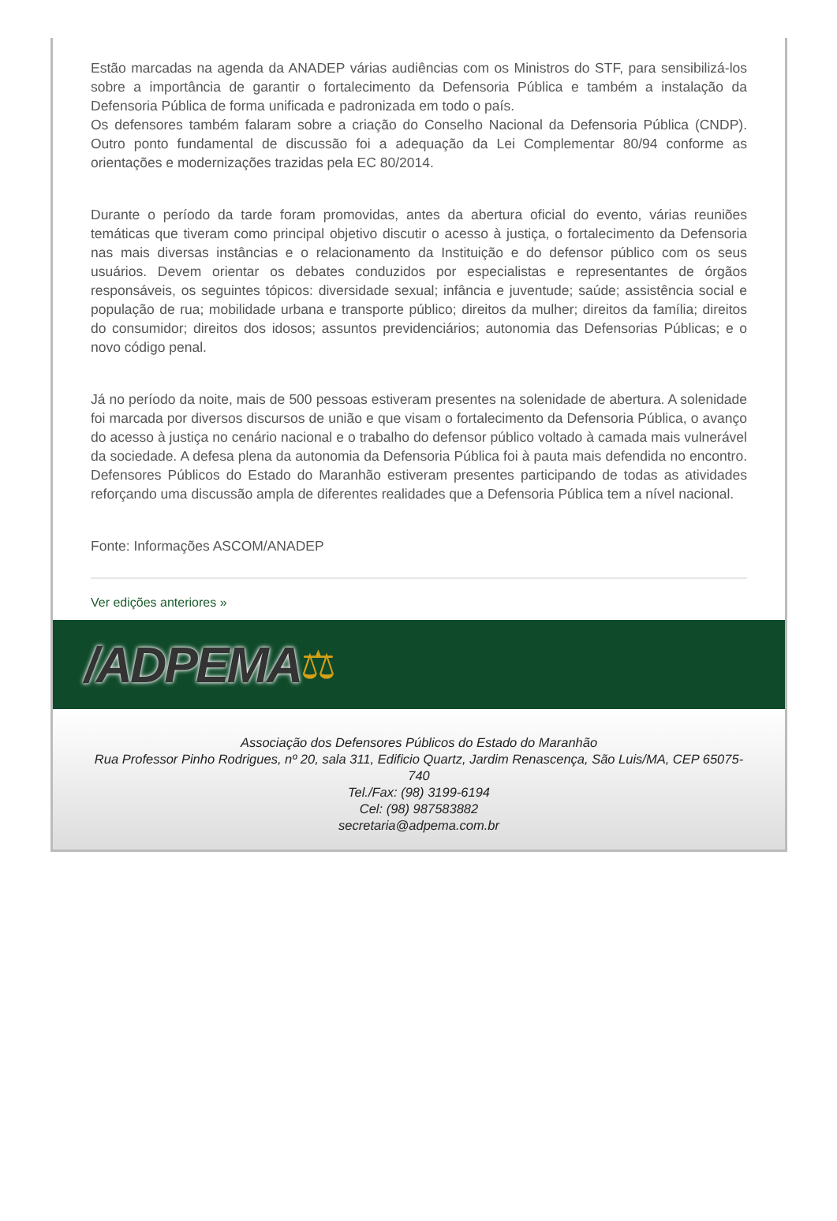Estão marcadas na agenda da ANADEP várias audiências com os Ministros do STF, para sensibilizá-los sobre a importância de garantir o fortalecimento da Defensoria Pública e também a instalação da Defensoria Pública de forma unificada e padronizada em todo o país.
Os defensores também falaram sobre a criação do Conselho Nacional da Defensoria Pública (CNDP). Outro ponto fundamental de discussão foi a adequação da Lei Complementar 80/94 conforme as orientações e modernizações trazidas pela EC 80/2014.
Durante o período da tarde foram promovidas, antes da abertura oficial do evento, várias reuniões temáticas que tiveram como principal objetivo discutir o acesso à justiça, o fortalecimento da Defensoria nas mais diversas instâncias e o relacionamento da Instituição e do defensor público com os seus usuários. Devem orientar os debates conduzidos por especialistas e representantes de órgãos responsáveis, os seguintes tópicos: diversidade sexual; infância e juventude; saúde; assistência social e população de rua; mobilidade urbana e transporte público; direitos da mulher; direitos da família; direitos do consumidor; direitos dos idosos; assuntos previdenciários; autonomia das Defensorias Públicas; e o novo código penal.
Já no período da noite, mais de 500 pessoas estiveram presentes na solenidade de abertura. A solenidade foi marcada por diversos discursos de união e que visam o fortalecimento da Defensoria Pública, o avanço do acesso à justiça no cenário nacional e o trabalho do defensor público voltado à camada mais vulnerável da sociedade. A defesa plena da autonomia da Defensoria Pública foi à pauta mais defendida no encontro. Defensores Públicos do Estado do Maranhão estiveram presentes participando de todas as atividades reforçando uma discussão ampla de diferentes realidades que a Defensoria Pública tem a nível nacional.
Fonte: Informações ASCOM/ANADEP
Ver edições anteriores »
/ADPEMA ⚖
Associação dos Defensores Públicos do Estado do Maranhão
Rua Professor Pinho Rodrigues, nº 20, sala 311, Edificio Quartz, Jardim Renascença, São Luis/MA, CEP 65075-740
Tel./Fax: (98) 3199-6194
Cel: (98) 987583882
secretaria@adpema.com.br